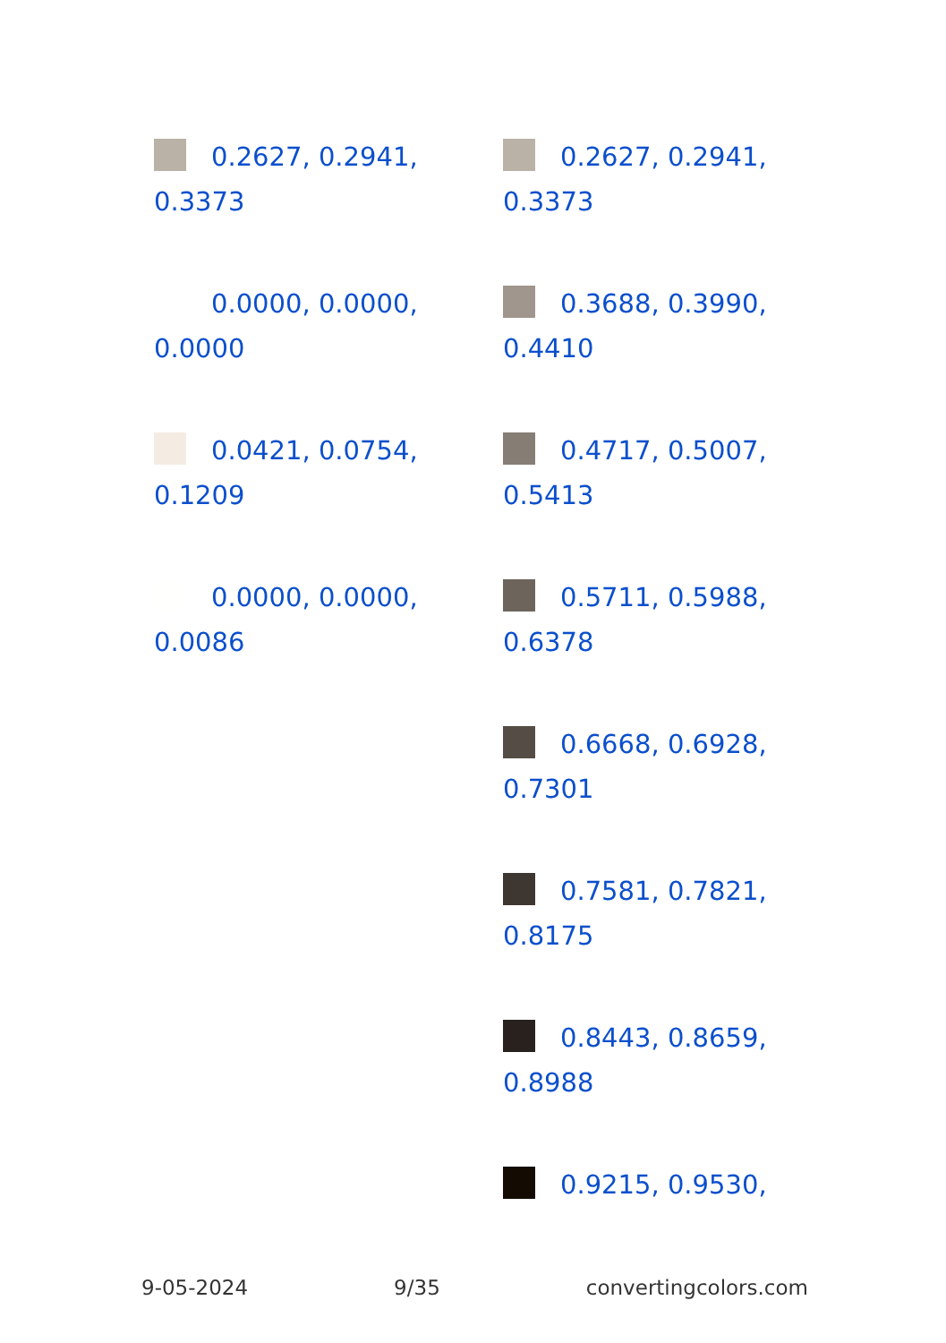0.2627, 0.2941, 0.3373
0.0000, 0.0000, 0.0000
0.0421, 0.0754, 0.1209
0.0000, 0.0000, 0.0086
0.2627, 0.2941, 0.3373
0.3688, 0.3990, 0.4410
0.4717, 0.5007, 0.5413
0.5711, 0.5988, 0.6378
0.6668, 0.6928, 0.7301
0.7581, 0.7821, 0.8175
0.8443, 0.8659, 0.8988
0.9215, 0.9530,
9-05-2024 9/35 convertingcolors.com